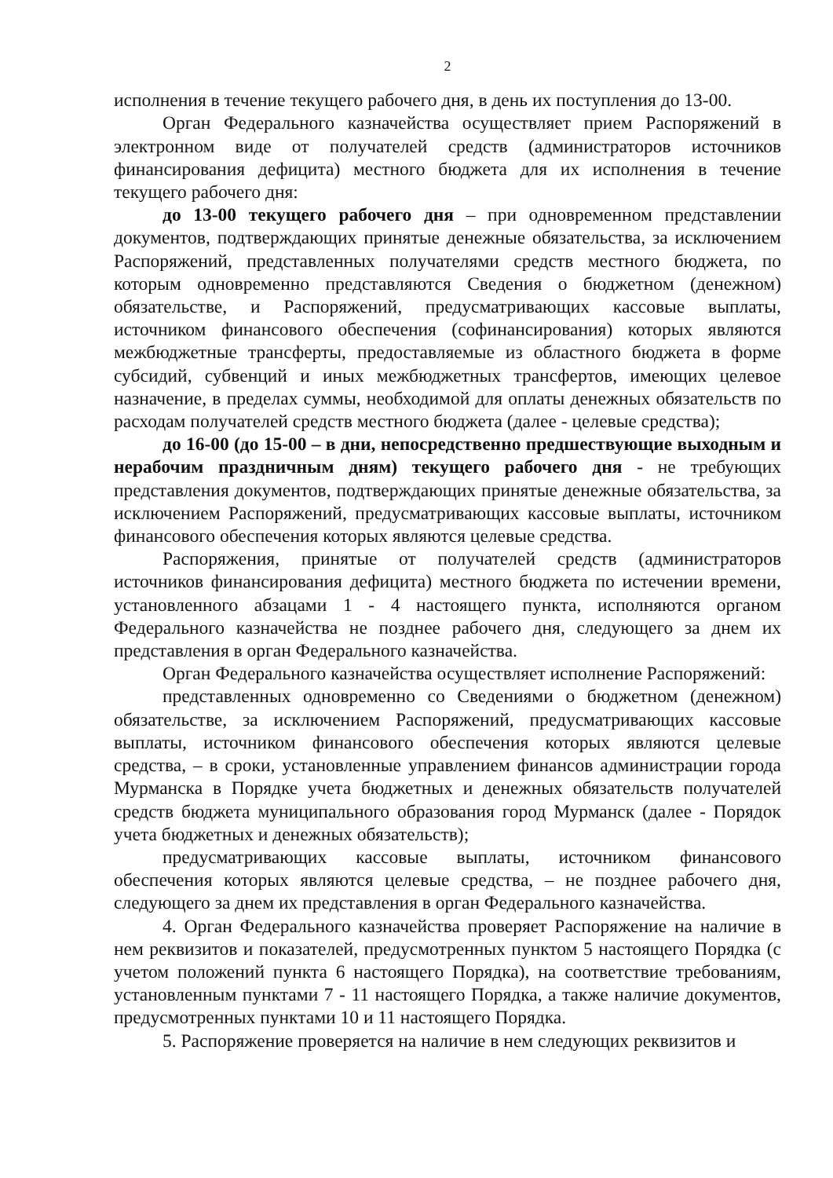2
исполнения в течение текущего рабочего дня, в день их поступления до 13-00.
Орган Федерального казначейства осуществляет прием Распоряжений в электронном виде от получателей средств (администраторов источников финансирования дефицита) местного бюджета для их исполнения в течение текущего рабочего дня:
до 13-00 текущего рабочего дня – при одновременном представлении документов, подтверждающих принятые денежные обязательства, за исключением Распоряжений, представленных получателями средств местного бюджета, по которым одновременно представляются Сведения о бюджетном (денежном) обязательстве, и Распоряжений, предусматривающих кассовые выплаты, источником финансового обеспечения (софинансирования) которых являются межбюджетные трансферты, предоставляемые из областного бюджета в форме субсидий, субвенций и иных межбюджетных трансфертов, имеющих целевое назначение, в пределах суммы, необходимой для оплаты денежных обязательств по расходам получателей средств местного бюджета (далее - целевые средства);
до 16-00 (до 15-00 – в дни, непосредственно предшествующие выходным и нерабочим праздничным дням) текущего рабочего дня - не требующих представления документов, подтверждающих принятые денежные обязательства, за исключением Распоряжений, предусматривающих кассовые выплаты, источником финансового обеспечения которых являются целевые средства.
Распоряжения, принятые от получателей средств (администраторов источников финансирования дефицита) местного бюджета по истечении времени, установленного абзацами 1 - 4 настоящего пункта, исполняются органом Федерального казначейства не позднее рабочего дня, следующего за днем их представления в орган Федерального казначейства.
Орган Федерального казначейства осуществляет исполнение Распоряжений:
представленных одновременно со Сведениями о бюджетном (денежном) обязательстве, за исключением Распоряжений, предусматривающих кассовые выплаты, источником финансового обеспечения которых являются целевые средства, – в сроки, установленные управлением финансов администрации города Мурманска в Порядке учета бюджетных и денежных обязательств получателей средств бюджета муниципального образования город Мурманск (далее - Порядок учета бюджетных и денежных обязательств);
предусматривающих кассовые выплаты, источником финансового обеспечения которых являются целевые средства, – не позднее рабочего дня, следующего за днем их представления в орган Федерального казначейства.
4. Орган Федерального казначейства проверяет Распоряжение на наличие в нем реквизитов и показателей, предусмотренных пунктом 5 настоящего Порядка (с учетом положений пункта 6 настоящего Порядка), на соответствие требованиям, установленным пунктами 7 - 11 настоящего Порядка, а также наличие документов, предусмотренных пунктами 10 и 11 настоящего Порядка.
5. Распоряжение проверяется на наличие в нем следующих реквизитов и